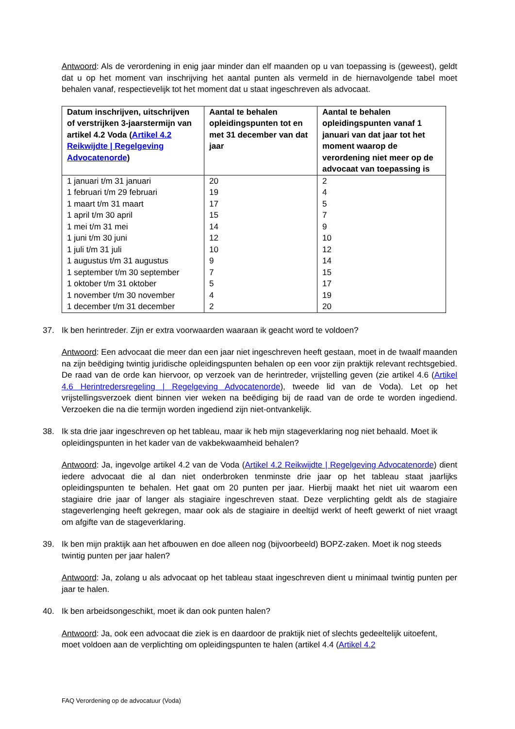Antwoord: Als de verordening in enig jaar minder dan elf maanden op u van toepassing is (geweest), geldt dat u op het moment van inschrijving het aantal punten als vermeld in de hiernavolgende tabel moet behalen vanaf, respectievelijk tot het moment dat u staat ingeschreven als advocaat.
| Datum inschrijven, uitschrijven of verstrijken 3-jaarstermijn van artikel 4.2 Voda ( Artikel 4.2 Reikwijdte / Regelgeving Advocatenorde ) | Aantal te behalen opleidingspunten tot en met 31 december van dat jaar | Aantal te behalen opleidingspunten vanaf 1 januari van dat jaar tot het moment waarop de verordening niet meer op de advocaat van toepassing is |
| --- | --- | --- |
| 1 januari t/m 31 januari | 20 | 2 |
| 1 februari t/m 29 februari | 19 | 4 |
| 1 maart t/m 31 maart | 17 | 5 |
| 1 april t/m 30 april | 15 | 7 |
| 1 mei t/m 31 mei | 14 | 9 |
| 1 juni t/m 30 juni | 12 | 10 |
| 1 juli t/m 31 juli | 10 | 12 |
| 1 augustus t/m 31 augustus | 9 | 14 |
| 1 september t/m 30 september | 7 | 15 |
| 1 oktober t/m 31 oktober | 5 | 17 |
| 1 november t/m 30 november | 4 | 19 |
| 1 december t/m 31 december | 2 | 20 |
37. Ik ben herintreder. Zijn er extra voorwaarden waaraan ik geacht word te voldoen?
Antwoord: Een advocaat die meer dan een jaar niet ingeschreven heeft gestaan, moet in de twaalf maanden na zijn beëdiging twintig juridische opleidingspunten behalen op een voor zijn praktijk relevant rechtsgebied. De raad van de orde kan hiervoor, op verzoek van de herintreder, vrijstelling geven (zie artikel 4.6 (Artikel 4.6 Herintredersregeling | Regelgeving Advocatenorde), tweede lid van de Voda). Let op het vrijstellingsverzoek dient binnen vier weken na beëdiging bij de raad van de orde te worden ingediend. Verzoeken die na die termijn worden ingediend zijn niet-ontvankelijk.
38. Ik sta drie jaar ingeschreven op het tableau, maar ik heb mijn stageverklaring nog niet behaald. Moet ik opleidingspunten in het kader van de vakbekwaamheid behalen?
Antwoord: Ja, ingevolge artikel 4.2 van de Voda (Artikel 4.2 Reikwijdte | Regelgeving Advocatenorde) dient iedere advocaat die al dan niet onderbroken tenminste drie jaar op het tableau staat jaarlijks opleidingspunten te behalen. Het gaat om 20 punten per jaar. Hierbij maakt het niet uit waarom een stagiaire drie jaar of langer als stagiaire ingeschreven staat. Deze verplichting geldt als de stagiaire stageverlenging heeft gekregen, maar ook als de stagiaire in deeltijd werkt of heeft gewerkt of niet vraagt om afgifte van de stageverklaring.
39. Ik ben mijn praktijk aan het afbouwen en doe alleen nog (bijvoorbeeld) BOPZ-zaken. Moet ik nog steeds twintig punten per jaar halen?
Antwoord: Ja, zolang u als advocaat op het tableau staat ingeschreven dient u minimaal twintig punten per jaar te halen.
40. Ik ben arbeidsongeschikt, moet ik dan ook punten halen?
Antwoord: Ja, ook een advocaat die ziek is en daardoor de praktijk niet of slechts gedeeltelijk uitoefent, moet voldoen aan de verplichting om opleidingspunten te halen (artikel 4.4 (Artikel 4.2
FAQ Verordening op de advocatuur (Voda)